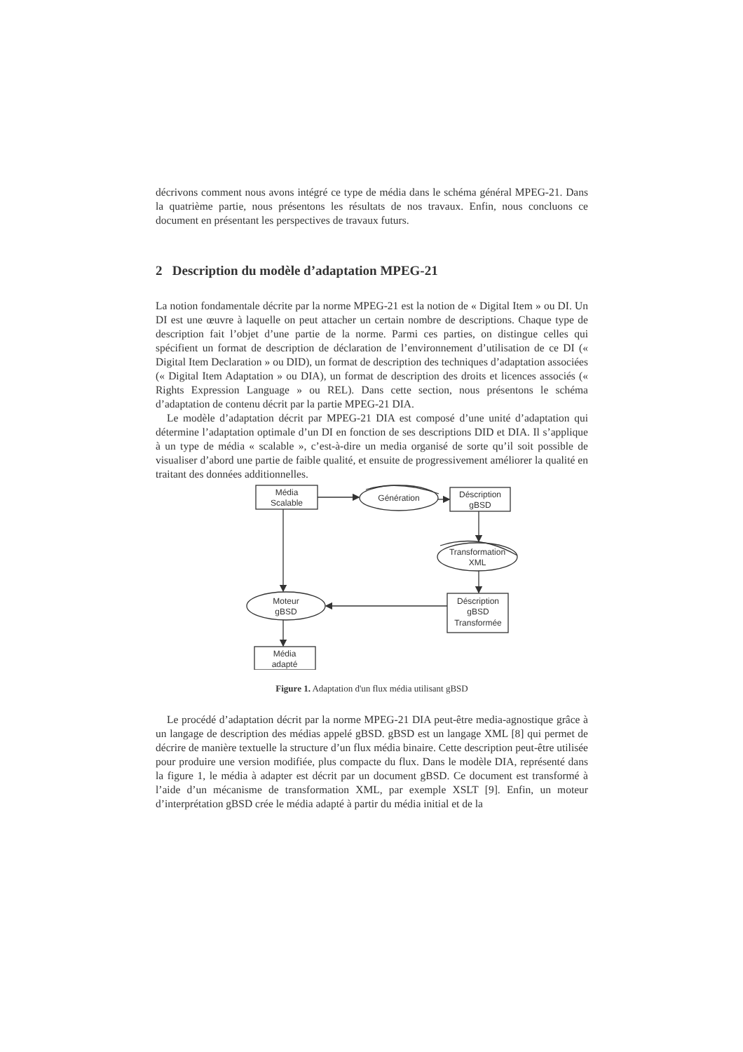décrivons comment nous avons intégré ce type de média dans le schéma général MPEG-21. Dans la quatrième partie, nous présentons les résultats de nos travaux. Enfin, nous concluons ce document en présentant les perspectives de travaux futurs.
2 Description du modèle d’adaptation MPEG-21
La notion fondamentale décrite par la norme MPEG-21 est la notion de « Digital Item » ou DI. Un DI est une œuvre à laquelle on peut attacher un certain nombre de descriptions. Chaque type de description fait l’objet d’une partie de la norme. Parmi ces parties, on distingue celles qui spécifient un format de description de déclaration de l’environnement d’utilisation de ce DI (« Digital Item Declaration » ou DID), un format de description des techniques d’adaptation associées (« Digital Item Adaptation » ou DIA), un format de description des droits et licences associés (« Rights Expression Language » ou REL). Dans cette section, nous présentons le schéma d’adaptation de contenu décrit par la partie MPEG-21 DIA.
Le modèle d’adaptation décrit par MPEG-21 DIA est composé d’une unité d’adaptation qui détermine l’adaptation optimale d’un DI en fonction de ses descriptions DID et DIA. Il s’applique à un type de média « scalable », c’est-à-dire un media organisé de sorte qu’il soit possible de visualiser d’abord une partie de faible qualité, et ensuite de progressivement améliorer la qualité en traitant des données additionnelles.
Média
Scalable
Génération
Déscription
gBSD
Transformation
XML
Déscription
gBSD
Transformée
Moteur
gBSD
Média
adapté
Figure 1. Adaptation d'un flux média utilisant gBSD
Le procédé d’adaptation décrit par la norme MPEG-21 DIA peut-être media-agnostique grâce à un langage de description des médias appelé gBSD. gBSD est un langage XML [8] qui permet de décrire de manière textuelle la structure d’un flux média binaire. Cette description peut-être utilisée pour produire une version modifiée, plus compacte du flux. Dans le modèle DIA, représenté dans la figure 1, le média à adapter est décrit par un document gBSD. Ce document est transformé à l’aide d’un mécanisme de transformation XML, par exemple XSLT [9]. Enfin, un moteur d’interprétation gBSD crée le média adapté à partir du média initial et de la